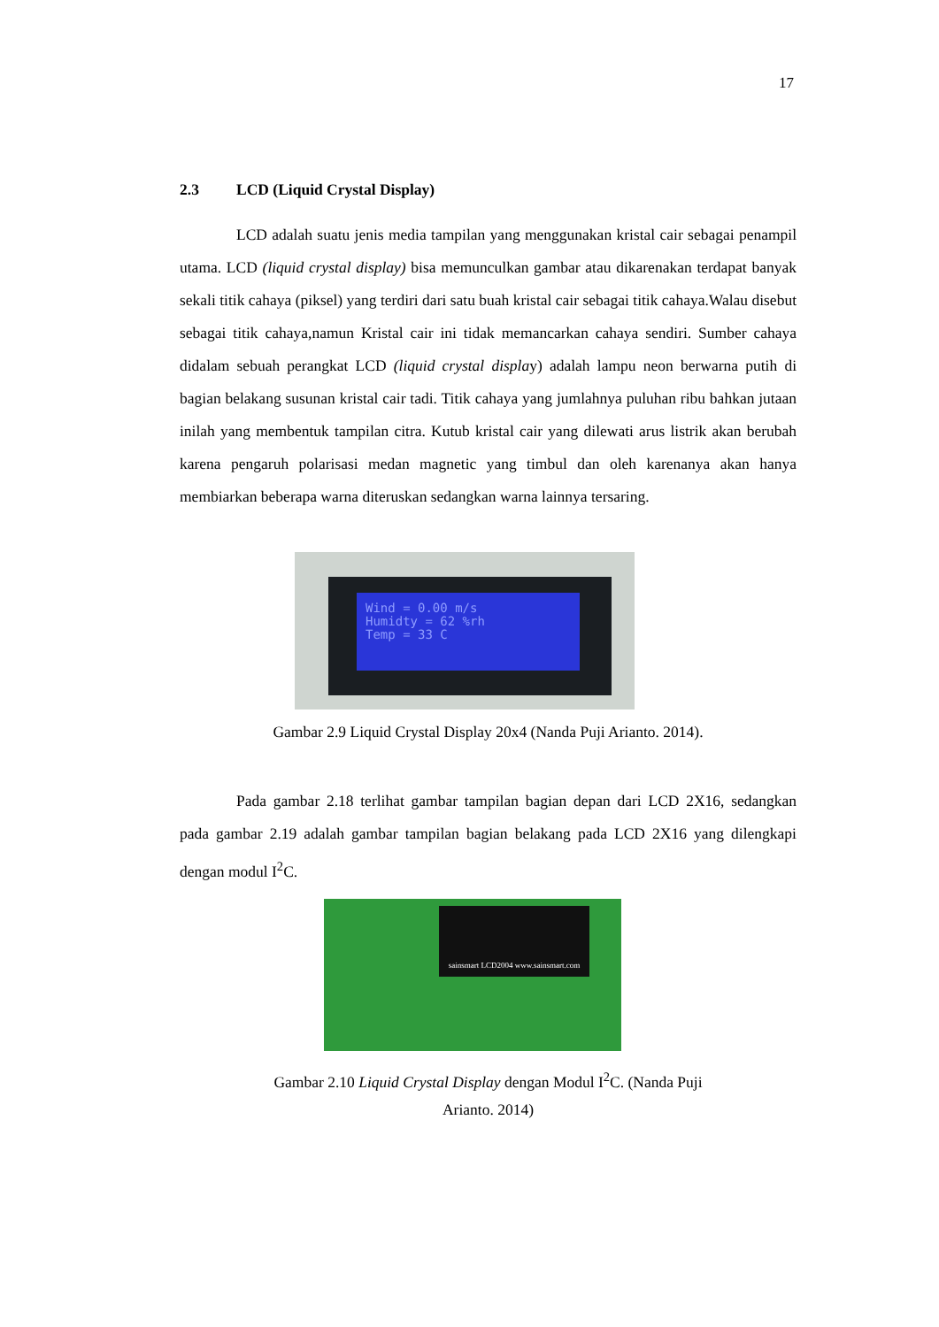17
2.3 LCD (Liquid Crystal Display)
LCD adalah suatu jenis media tampilan yang menggunakan kristal cair sebagai penampil utama. LCD (liquid crystal display) bisa memunculkan gambar atau dikarenakan terdapat banyak sekali titik cahaya (piksel) yang terdiri dari satu buah kristal cair sebagai titik cahaya.Walau disebut sebagai titik cahaya,namun Kristal cair ini tidak memancarkan cahaya sendiri. Sumber cahaya didalam sebuah perangkat LCD (liquid crystal display) adalah lampu neon berwarna putih di bagian belakang susunan kristal cair tadi. Titik cahaya yang jumlahnya puluhan ribu bahkan jutaan inilah yang membentuk tampilan citra. Kutub kristal cair yang dilewati arus listrik akan berubah karena pengaruh polarisasi medan magnetic yang timbul dan oleh karenanya akan hanya membiarkan beberapa warna diteruskan sedangkan warna lainnya tersaring.
Wind = 0.00 m/s
Humidty = 62 %rh
Temp = 33 C
Gambar 2.9 Liquid Crystal Display 20x4 (Nanda Puji Arianto. 2014).
Pada gambar 2.18 terlihat gambar tampilan bagian depan dari LCD 2X16, sedangkan pada gambar 2.19 adalah gambar tampilan bagian belakang pada LCD 2X16 yang dilengkapi dengan modul I<sup>2</sup>C.
sainsmart LCD2004 www.sainsmart.com
Gambar 2.10 Liquid Crystal Display dengan Modul I<sup>2</sup>C. (Nanda Puji
Arianto. 2014)